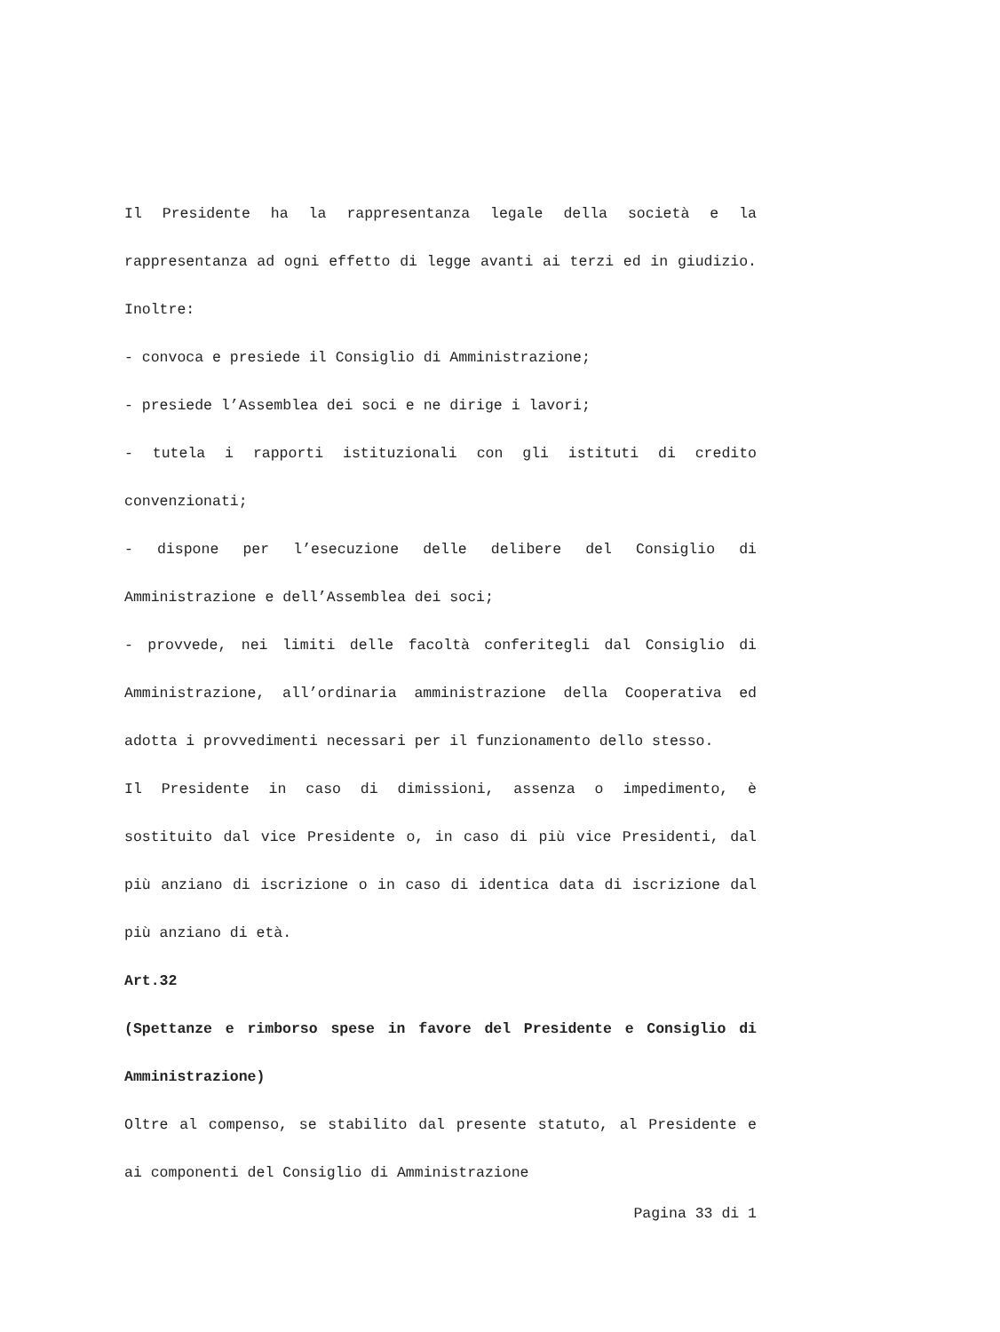Il Presidente ha la rappresentanza legale della società e la rappresentanza ad ogni effetto di legge avanti ai terzi ed in giudizio. Inoltre:
- convoca e presiede il Consiglio di Amministrazione;
- presiede l’Assemblea dei soci e ne dirige i lavori;
- tutela i rapporti istituzionali con gli istituti di credito convenzionati;
- dispone per l’esecuzione delle delibere del Consiglio di Amministrazione e dell’Assemblea dei soci;
- provvede, nei limiti delle facoltà conferitegli dal Consiglio di Amministrazione, all’ordinaria amministrazione della Cooperativa ed adotta i provvedimenti necessari per il funzionamento dello stesso.
Il Presidente in caso di dimissioni, assenza o impedimento, è sostituito dal vice Presidente o, in caso di più vice Presidenti, dal più anziano di iscrizione o in caso di identica data di iscrizione dal più anziano di età.
Art.32
(Spettanze e rimborso spese in favore del Presidente e Consiglio di Amministrazione)
Oltre al compenso, se stabilito dal presente statuto, al Presidente e ai componenti del Consiglio di Amministrazione
Pagina 33 di 1